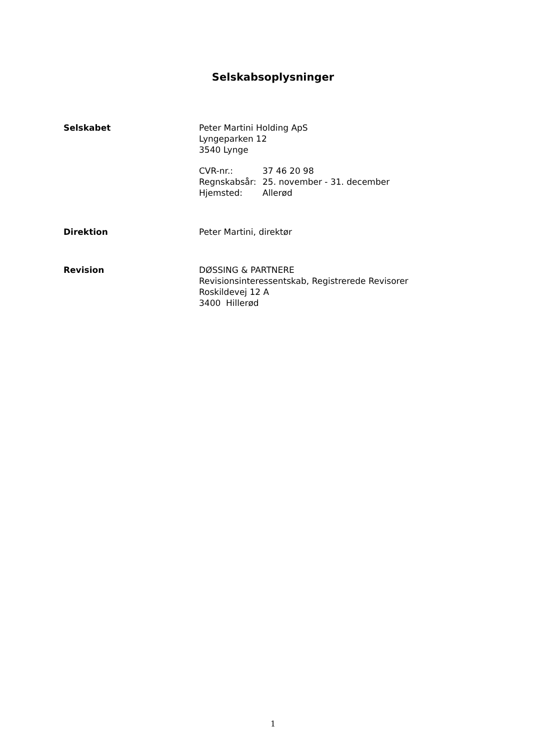Selskabsoplysninger
Selskabet Peter Martini Holding ApS
Lyngeparken 12
3540 Lynge
CVR-nr.: 37 46 20 98 Regnskabsår: 25. november - 31. december Hjemsted: Allerød
Direktion Peter Martini, direktør
Revision DØSSING & PARTNERE
Revisionsinteressentskab, Registrerede Revisorer
Roskildevej 12 A
3400 Hillerød
1